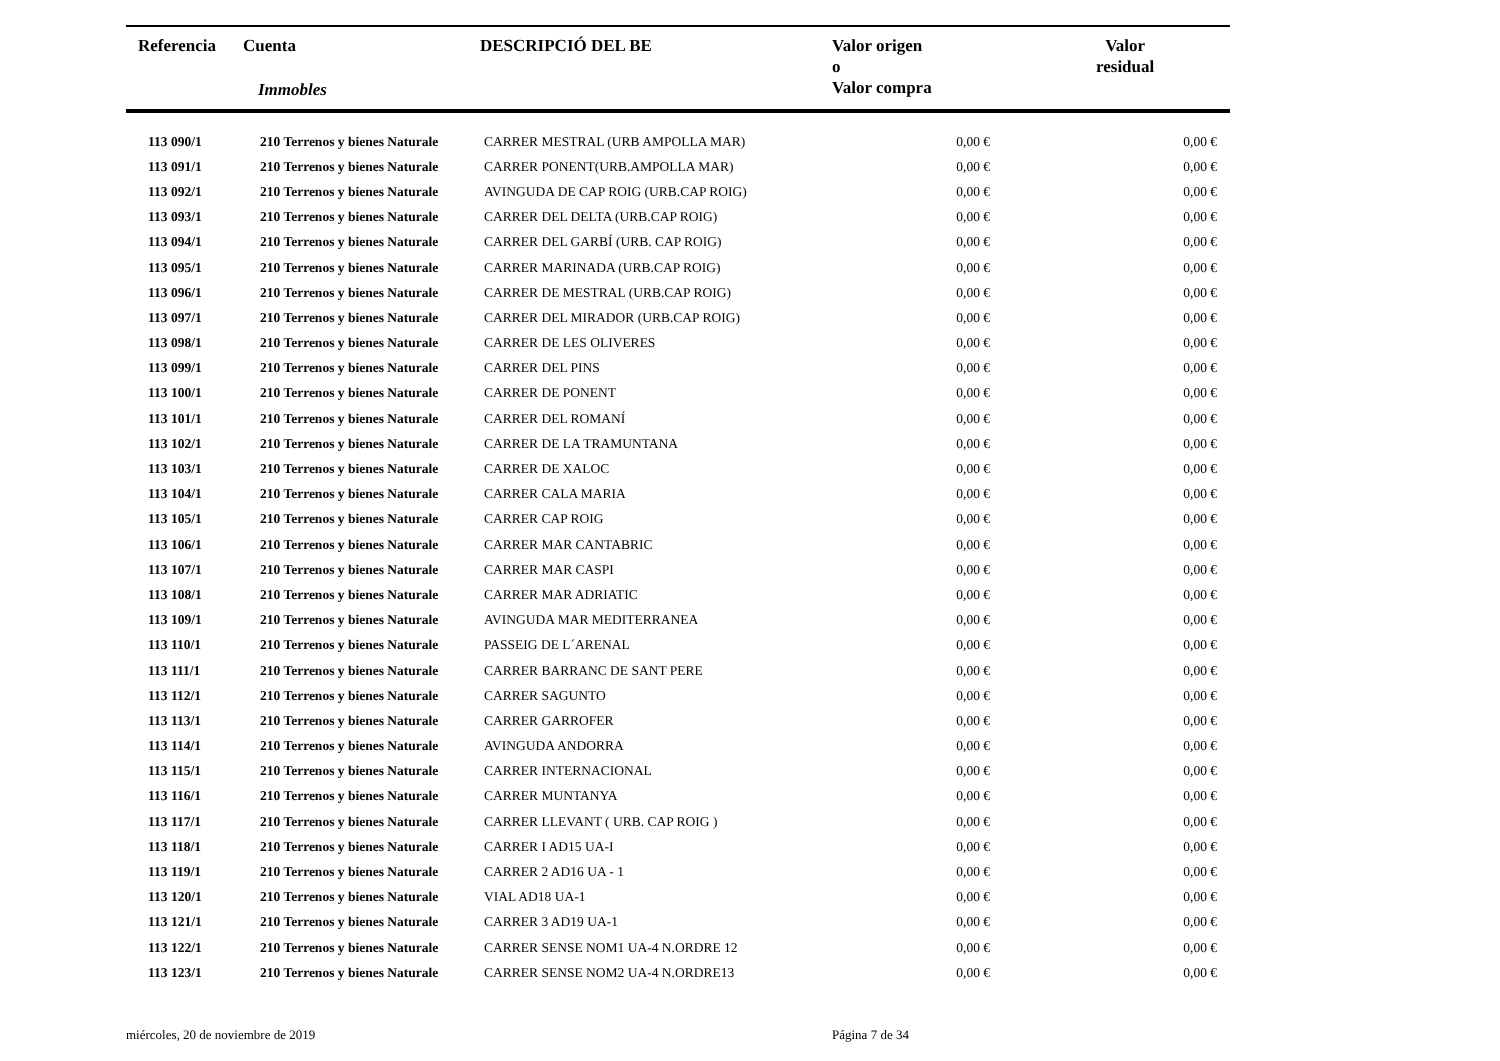Referencia Cuenta
Immobles
DESCRIPCIÓ DEL BE
Valor origen
o
Valor compra
Valor
residual
| 113 090/1 | 210 Terrenos y bienes Naturale | CARRER MESTRAL (URB AMPOLLA MAR) | 0,00 € | 0,00 € |
| 113 091/1 | 210 Terrenos y bienes Naturale | CARRER PONENT(URB.AMPOLLA MAR) | 0,00 € | 0,00 € |
| 113 092/1 | 210 Terrenos y bienes Naturale | AVINGUDA DE CAP ROIG (URB.CAP ROIG) | 0,00 € | 0,00 € |
| 113 093/1 | 210 Terrenos y bienes Naturale | CARRER DEL DELTA (URB.CAP ROIG) | 0,00 € | 0,00 € |
| 113 094/1 | 210 Terrenos y bienes Naturale | CARRER DEL GARBÍ (URB. CAP ROIG) | 0,00 € | 0,00 € |
| 113 095/1 | 210 Terrenos y bienes Naturale | CARRER MARINADA (URB.CAP ROIG) | 0,00 € | 0,00 € |
| 113 096/1 | 210 Terrenos y bienes Naturale | CARRER DE MESTRAL (URB.CAP ROIG) | 0,00 € | 0,00 € |
| 113 097/1 | 210 Terrenos y bienes Naturale | CARRER DEL MIRADOR (URB.CAP ROIG) | 0,00 € | 0,00 € |
| 113 098/1 | 210 Terrenos y bienes Naturale | CARRER DE LES OLIVERES | 0,00 € | 0,00 € |
| 113 099/1 | 210 Terrenos y bienes Naturale | CARRER DEL PINS | 0,00 € | 0,00 € |
| 113 100/1 | 210 Terrenos y bienes Naturale | CARRER DE PONENT | 0,00 € | 0,00 € |
| 113 101/1 | 210 Terrenos y bienes Naturale | CARRER DEL ROMANÍ | 0,00 € | 0,00 € |
| 113 102/1 | 210 Terrenos y bienes Naturale | CARRER DE LA TRAMUNTANA | 0,00 € | 0,00 € |
| 113 103/1 | 210 Terrenos y bienes Naturale | CARRER DE XALOC | 0,00 € | 0,00 € |
| 113 104/1 | 210 Terrenos y bienes Naturale | CARRER CALA MARIA | 0,00 € | 0,00 € |
| 113 105/1 | 210 Terrenos y bienes Naturale | CARRER CAP ROIG | 0,00 € | 0,00 € |
| 113 106/1 | 210 Terrenos y bienes Naturale | CARRER MAR CANTABRIC | 0,00 € | 0,00 € |
| 113 107/1 | 210 Terrenos y bienes Naturale | CARRER MAR CASPI | 0,00 € | 0,00 € |
| 113 108/1 | 210 Terrenos y bienes Naturale | CARRER MAR ADRIATIC | 0,00 € | 0,00 € |
| 113 109/1 | 210 Terrenos y bienes Naturale | AVINGUDA MAR MEDITERRANEA | 0,00 € | 0,00 € |
| 113 110/1 | 210 Terrenos y bienes Naturale | PASSEIG DE L´ARENAL | 0,00 € | 0,00 € |
| 113 111/1 | 210 Terrenos y bienes Naturale | CARRER BARRANC DE SANT PERE | 0,00 € | 0,00 € |
| 113 112/1 | 210 Terrenos y bienes Naturale | CARRER SAGUNTO | 0,00 € | 0,00 € |
| 113 113/1 | 210 Terrenos y bienes Naturale | CARRER GARROFER | 0,00 € | 0,00 € |
| 113 114/1 | 210 Terrenos y bienes Naturale | AVINGUDA ANDORRA | 0,00 € | 0,00 € |
| 113 115/1 | 210 Terrenos y bienes Naturale | CARRER INTERNACIONAL | 0,00 € | 0,00 € |
| 113 116/1 | 210 Terrenos y bienes Naturale | CARRER MUNTANYA | 0,00 € | 0,00 € |
| 113 117/1 | 210 Terrenos y bienes Naturale | CARRER LLEVANT ( URB. CAP ROIG ) | 0,00 € | 0,00 € |
| 113 118/1 | 210 Terrenos y bienes Naturale | CARRER I AD15 UA-I | 0,00 € | 0,00 € |
| 113 119/1 | 210 Terrenos y bienes Naturale | CARRER 2 AD16 UA - 1 | 0,00 € | 0,00 € |
| 113 120/1 | 210 Terrenos y bienes Naturale | VIAL AD18 UA-1 | 0,00 € | 0,00 € |
| 113 121/1 | 210 Terrenos y bienes Naturale | CARRER 3 AD19 UA-1 | 0,00 € | 0,00 € |
| 113 122/1 | 210 Terrenos y bienes Naturale | CARRER SENSE NOM1 UA-4 N.ORDRE 12 | 0,00 € | 0,00 € |
| 113 123/1 | 210 Terrenos y bienes Naturale | CARRER SENSE NOM2 UA-4 N.ORDRE13 | 0,00 € | 0,00 € |
miércoles, 20 de noviembre de 2019 Página 7 de 34